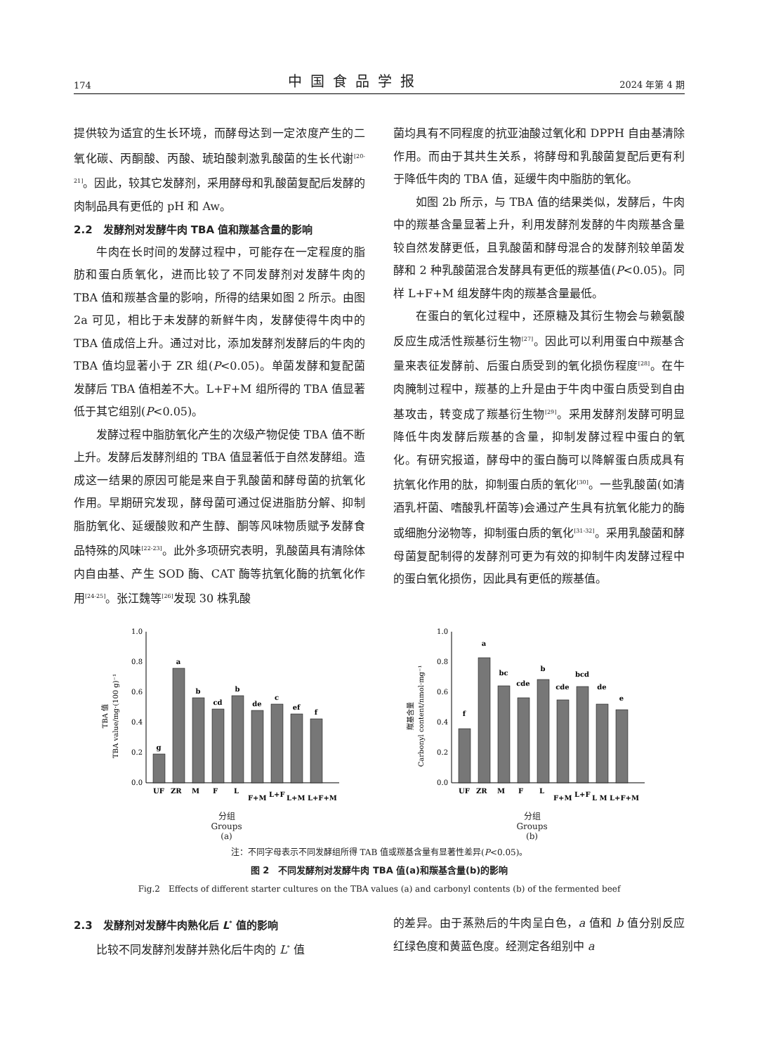174 中国食品学报 2024 年第 4 期
提供较为适宜的生长环境，而酵母达到一定浓度产生的二氧化碳、丙酮酸、丙酸、琥珀酸刺激乳酸菌的生长代谢<sup>[20-21]</sup>。因此，较其它发酵剂，采用酵母和乳酸菌复配后发酵的肉制品具有更低的 pH 和 Aw。
2.2　发酵剂对发酵牛肉 TBA 值和羰基含量的影响
牛肉在长时间的发酵过程中，可能存在一定程度的脂肪和蛋白质氧化，进而比较了不同发酵剂对发酵牛肉的 TBA 值和羰基含量的影响，所得的结果如图 2 所示。由图 2a 可见，相比于未发酵的新鲜牛肉，发酵使得牛肉中的 TBA 值成倍上升。通过对比，添加发酵剂发酵后的牛肉的 TBA 值均显著小于 ZR 组(P<0.05)。单菌发酵和复配菌发酵后 TBA 值相差不大。L+F+M 组所得的 TBA 值显著低于其它组别(P<0.05)。
发酵过程中脂肪氧化产生的次级产物促使 TBA 值不断上升。发酵后发酵剂组的 TBA 值显著低于自然发酵组。造成这一结果的原因可能是来自于乳酸菌和酵母菌的抗氧化作用。早期研究发现，酵母菌可通过促进脂肪分解、抑制脂肪氧化、延缓酸败和产生醇、酮等风味物质赋予发酵食品特殊的风味<sup>[22-23]</sup>。此外多项研究表明，乳酸菌具有清除体内自由基、产生 SOD 酶、CAT 酶等抗氧化酶的抗氧化作用<sup>[24-25]</sup>。张江魏等<sup>[26]</sup>发现 30 株乳酸
菌均具有不同程度的抗亚油酸过氧化和 DPPH 自由基清除作用。而由于其共生关系，将酵母和乳酸菌复配后更有利于降低牛肉的 TBA 值，延缓牛肉中脂肪的氧化。
如图 2b 所示，与 TBA 值的结果类似，发酵后，牛肉中的羰基含量显著上升，利用发酵剂发酵的牛肉羰基含量较自然发酵更低，且乳酸菌和酵母混合的发酵剂较单菌发酵和 2 种乳酸菌混合发酵具有更低的羰基值(P<0.05)。同样 L+F+M 组发酵牛肉的羰基含量最低。
在蛋白的氧化过程中，还原糖及其衍生物会与赖氨酸反应生成活性羰基衍生物<sup>[27]</sup>。因此可以利用蛋白中羰基含量来表征发酵前、后蛋白质受到的氧化损伤程度<sup>[28]</sup>。在牛肉腌制过程中，羰基的上升是由于牛肉中蛋白质受到自由基攻击，转变成了羰基衍生物<sup>[29]</sup>。采用发酵剂发酵可明显降低牛肉发酵后羰基的含量，抑制发酵过程中蛋白的氧化。有研究报道，酵母中的蛋白酶可以降解蛋白质成具有抗氧化作用的肽，抑制蛋白质的氧化<sup>[30]</sup>。一些乳酸菌(如清酒乳杆菌、嗜酸乳杆菌等)会通过产生具有抗氧化能力的酶或细胞分泌物等，抑制蛋白质的氧化<sup>[31-32]</sup>。采用乳酸菌和酵母菌复配制得的发酵剂可更为有效的抑制牛肉发酵过程中的蛋白氧化损伤，因此具有更低的羰基值。
TBA 值
TBA value/mg·(100 g)⁻¹
0.0
0.2
0.4
0.6
0.8
1.0
g
a
b
cd
b
de
c
ef
f
UF
ZR
M
F
L
F+M
L+F
L+M L+F+M
分组
Groups
(a)
羰基含量
Carbonyl content/nmol·mg⁻¹
0.0
0.2
0.4
0.6
0.8
1.0
f
a
bc
cde
b
cde
bcd
de
e
UF
ZR
M
F
L
F+M
L+F
L M L+F+M
分组
Groups
(b)
注：不同字母表示不同发酵组所得 TAB 值或羰基含量有显著性差异(P<0.05)。
图 2　不同发酵剂对发酵牛肉 TBA 值(a)和羰基含量(b)的影响
Fig.2　Effects of different starter cultures on the TBA values (a) and carbonyl contents (b) of the fermented beef
2.3　发酵剂对发酵牛肉熟化后 L<sup>*</sup> 值的影响
比较不同发酵剂发酵并熟化后牛肉的 L<sup>*</sup> 值
的差异。由于蒸熟后的牛肉呈白色，a 值和 b 值分别反应红绿色度和黄蓝色度。经测定各组别中 a